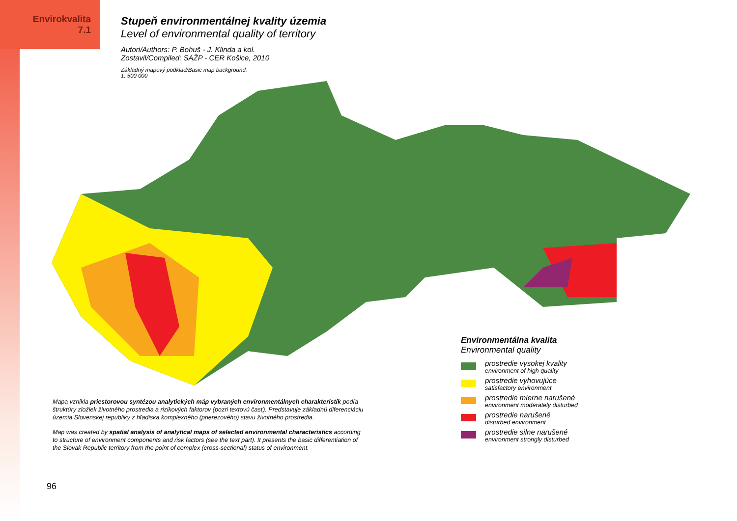Envirokvalita
7.1
Stupeň environmentálnej kvality územia
Level of environmental quality of territory
Autori/Authors: P. Bohuš - J. Klinda a kol.
Zostavil/Compiled: SAŽP - CER Košice, 2010
Základný mapový podklad/Basic map background:
1: 500 000
Environmentálna kvalita
Environmental quality
prostredie vysokej kvality
environment of high quality
prostredie vyhovujúce
satisfactory environment
prostredie mierne narušené
environment moderately disturbed
prostredie narušené
disturbed environment
prostredie silne narušené
environment strongly disturbed
Mapa vznikla priestorovou syntézou analytických máp vybraných environmentálnych charakteristík podľa štruktúry zložiek životného prostredia a rizikových faktorov (pozri textovú časť). Predstavuje základnú diferenciáciu územia Slovenskej republiky z hľadiska komplexného (prierezového) stavu životného prostredia.
Map was created by spatial analysis of analytical maps of selected environmental characteristics according to structure of environment components and risk factors (see the text part). It presents the basic differentiation of the Slovak Republic territory from the point of complex (cross-sectional) status of environment.
96